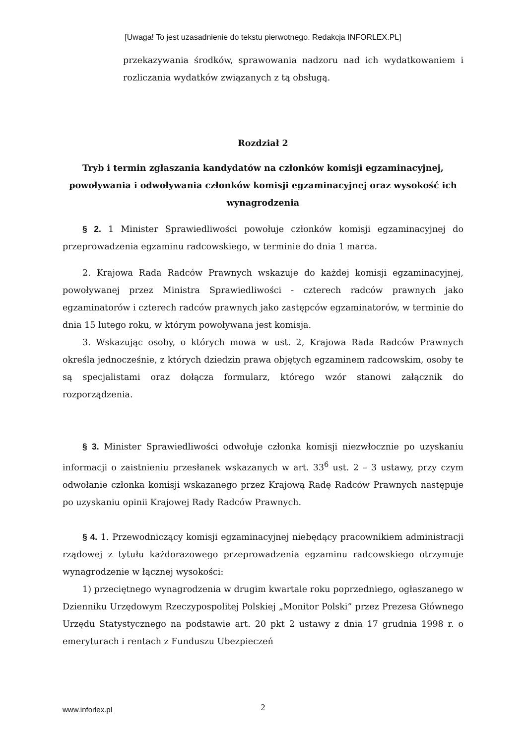[Uwaga! To jest uzasadnienie do tekstu pierwotnego. Redakcja INFORLEX.PL]
przekazywania środków, sprawowania nadzoru nad ich wydatkowaniem i rozliczania wydatków związanych z tą obsługą.
Rozdział 2
Tryb i termin zgłaszania kandydatów na członków komisji egzaminacyjnej, powoływania i odwoływania członków komisji egzaminacyjnej oraz wysokość ich wynagrodzenia
§ 2. 1 Minister Sprawiedliwości powołuje członków komisji egzaminacyjnej do przeprowadzenia egzaminu radcowskiego, w terminie do dnia 1 marca.
2. Krajowa Rada Radców Prawnych wskazuje do każdej komisji egzaminacyjnej, powoływanej przez Ministra Sprawiedliwości - czterech radców prawnych jako egzaminatorów i czterech radców prawnych jako zastępców egzaminatorów, w terminie do dnia 15 lutego roku, w którym powoływana jest komisja.
3. Wskazując osoby, o których mowa w ust. 2, Krajowa Rada Radców Prawnych określa jednocześnie, z których dziedzin prawa objętych egzaminem radcowskim, osoby te są specjalistami oraz dołącza formularz, którego wzór stanowi załącznik do rozporządzenia.
§ 3. Minister Sprawiedliwości odwołuje członka komisji niezwłocznie po uzyskaniu informacji o zaistnieniu przesłanek wskazanych w art. 33<sup>6</sup> ust. 2 – 3 ustawy, przy czym odwołanie członka komisji wskazanego przez Krajową Radę Radców Prawnych następuje po uzyskaniu opinii Krajowej Rady Radców Prawnych.
§ 4. 1. Przewodniczący komisji egzaminacyjnej niebędący pracownikiem administracji rządowej z tytułu każdorazowego przeprowadzenia egzaminu radcowskiego otrzymuje wynagrodzenie w łącznej wysokości:
1) przeciętnego wynagrodzenia w drugim kwartale roku poprzedniego, ogłaszanego w Dzienniku Urzędowym Rzeczypospolitej Polskiej „Monitor Polski” przez Prezesa Głównego Urzędu Statystycznego na podstawie art. 20 pkt 2 ustawy z dnia 17 grudnia 1998 r. o emeryturach i rentach z Funduszu Ubezpieczeń
www.inforlex.pl
2